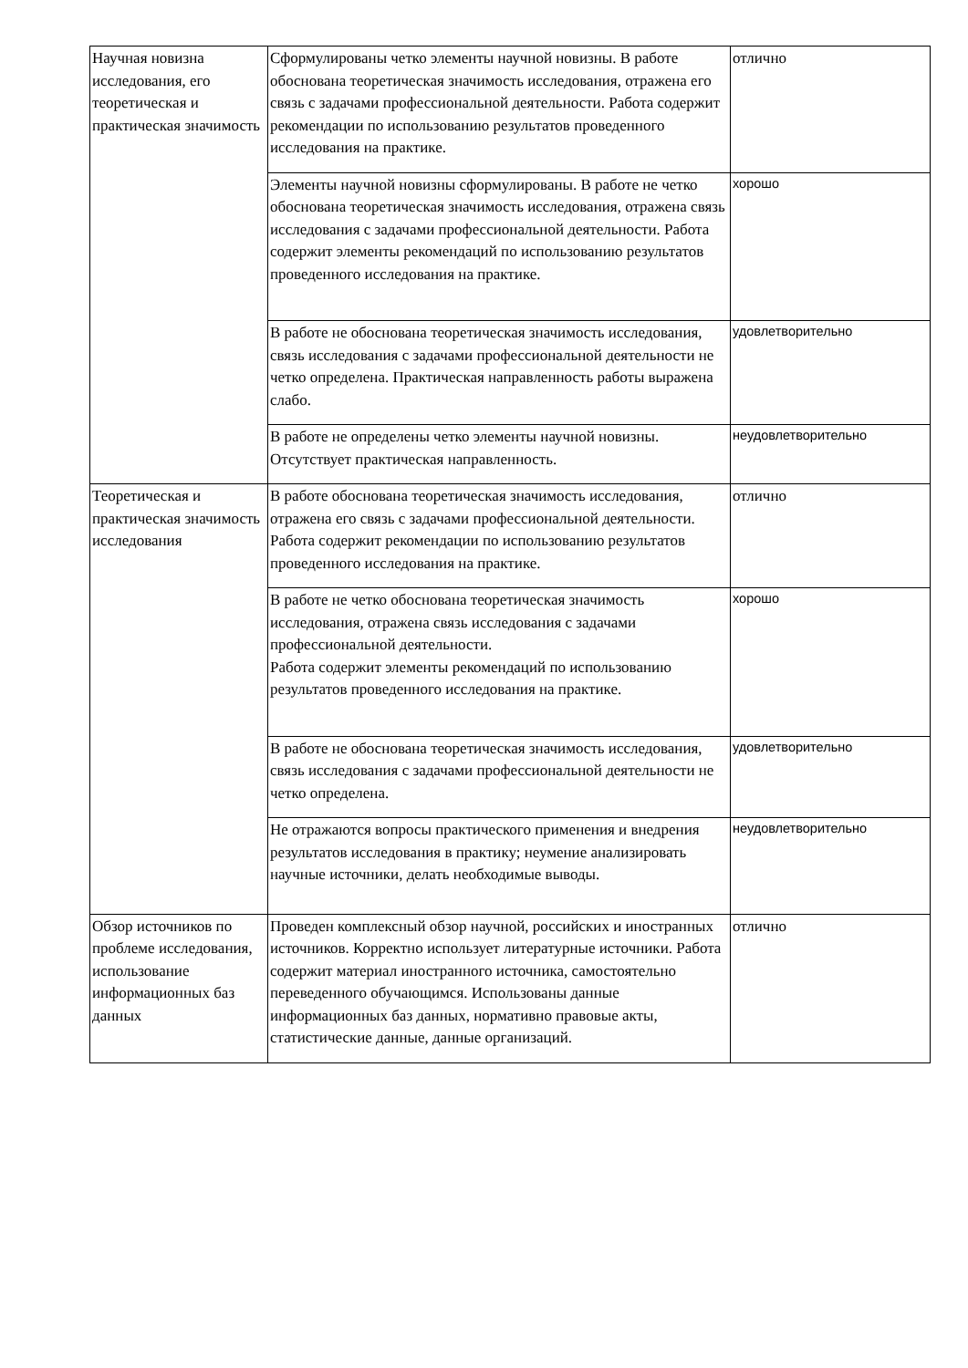| Научная новизна исследования, его теоретическая и практическая значимость | Сформулированы четко элементы научной новизны. В работе обоснована теоретическая значимость исследования, отражена его связь с задачами профессиональной деятельности. Работа содержит рекомендации по использованию результатов проведенного исследования на практике. | отлично |
| | Элементы научной новизны сформулированы. В работе не четко обоснована теоретическая значимость исследования, отражена связь исследования с задачами профессиональной деятельности. Работа содержит элементы рекомендаций по использованию результатов проведенного исследования на практике. | хорошо |
| | В работе не обоснована теоретическая значимость исследования, связь исследования с задачами профессиональной деятельности не четко определена. Практическая направленность работы выражена слабо. | удовлетворительно |
| | В работе не определены четко элементы научной новизны. Отсутствует практическая направленность. | неудовлетворительно |
| Теоретическая и практическая значимость исследования | В работе обоснована теоретическая значимость исследования, отражена его связь с задачами профессиональной деятельности. Работа содержит рекомендации по использованию результатов проведенного исследования на практике. | отлично |
| | В работе не четко обоснована теоретическая значимость исследования, отражена связь исследования с задачами профессиональной деятельности. Работа содержит элементы рекомендаций по использованию результатов проведенного исследования на практике. | хорошо |
| | В работе не обоснована теоретическая значимость исследования, связь исследования с задачами профессиональной деятельности не четко определена. | удовлетворительно |
| | Не отражаются вопросы практического применения и внедрения результатов исследования в практику; неумение анализировать научные источники, делать необходимые выводы. | неудовлетворительно |
| Обзор источников по проблеме исследования, использование информационных баз данных | Проведен комплексный обзор научной, российских и иностранных источников. Корректно использует литературные источники. Работа содержит материал иностранного источника, самостоятельно переведенного обучающимся. Использованы данные информационных баз данных, нормативно правовые акты, статистические данные, данные организаций. | отлично |